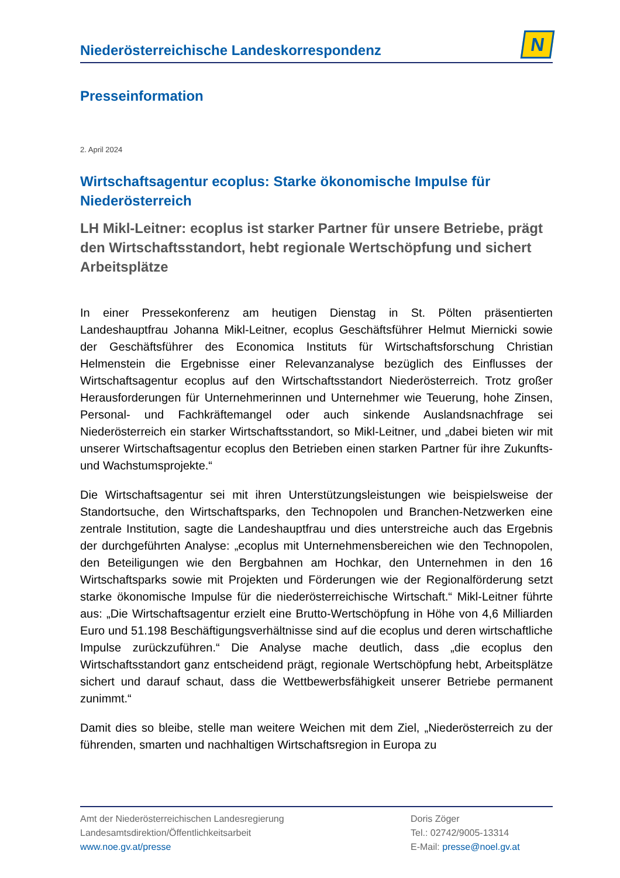Niederösterreichische Landeskorrespondenz
N
Presseinformation
2. April 2024
Wirtschaftsagentur ecoplus: Starke ökonomische Impulse für Niederösterreich
LH Mikl-Leitner: ecoplus ist starker Partner für unsere Betriebe, prägt den Wirtschaftsstandort, hebt regionale Wertschöpfung und sichert Arbeitsplätze
In einer Pressekonferenz am heutigen Dienstag in St. Pölten präsentierten Landeshauptfrau Johanna Mikl-Leitner, ecoplus Geschäftsführer Helmut Miernicki sowie der Geschäftsführer des Economica Instituts für Wirtschaftsforschung Christian Helmenstein die Ergebnisse einer Relevanzanalyse bezüglich des Einflusses der Wirtschaftsagentur ecoplus auf den Wirtschaftsstandort Niederösterreich. Trotz großer Herausforderungen für Unternehmerinnen und Unternehmer wie Teuerung, hohe Zinsen, Personal- und Fachkräftemangel oder auch sinkende Auslandsnachfrage sei Niederösterreich ein starker Wirtschaftsstandort, so Mikl-Leitner, und „dabei bieten wir mit unserer Wirtschaftsagentur ecoplus den Betrieben einen starken Partner für ihre Zukunfts- und Wachstumsprojekte.“
Die Wirtschaftsagentur sei mit ihren Unterstützungsleistungen wie beispielsweise der Standortsuche, den Wirtschaftsparks, den Technopolen und Branchen-Netzwerken eine zentrale Institution, sagte die Landeshauptfrau und dies unterstreiche auch das Ergebnis der durchgeführten Analyse: „ecoplus mit Unternehmensbereichen wie den Technopolen, den Beteiligungen wie den Bergbahnen am Hochkar, den Unternehmen in den 16 Wirtschaftsparks sowie mit Projekten und Förderungen wie der Regionalförderung setzt starke ökonomische Impulse für die niederösterreichische Wirtschaft.“ Mikl-Leitner führte aus: „Die Wirtschaftsagentur erzielt eine Brutto-Wertschöpfung in Höhe von 4,6 Milliarden Euro und 51.198 Beschäftigungsverhältnisse sind auf die ecoplus und deren wirtschaftliche Impulse zurückzuführen.“ Die Analyse mache deutlich, dass „die ecoplus den Wirtschaftsstandort ganz entscheidend prägt, regionale Wertschöpfung hebt, Arbeitsplätze sichert und darauf schaut, dass die Wettbewerbsfähigkeit unserer Betriebe permanent zunimmt.“
Damit dies so bleibe, stelle man weitere Weichen mit dem Ziel, „Niederösterreich zu der führenden, smarten und nachhaltigen Wirtschaftsregion in Europa zu
Amt der Niederösterreichischen Landesregierung
Landesamtsdirektion/Öffentlichkeitsarbeit
www.noe.gv.at/presse
Doris Zöger
Tel.: 02742/9005-13314
E-Mail: presse@noel.gv.at